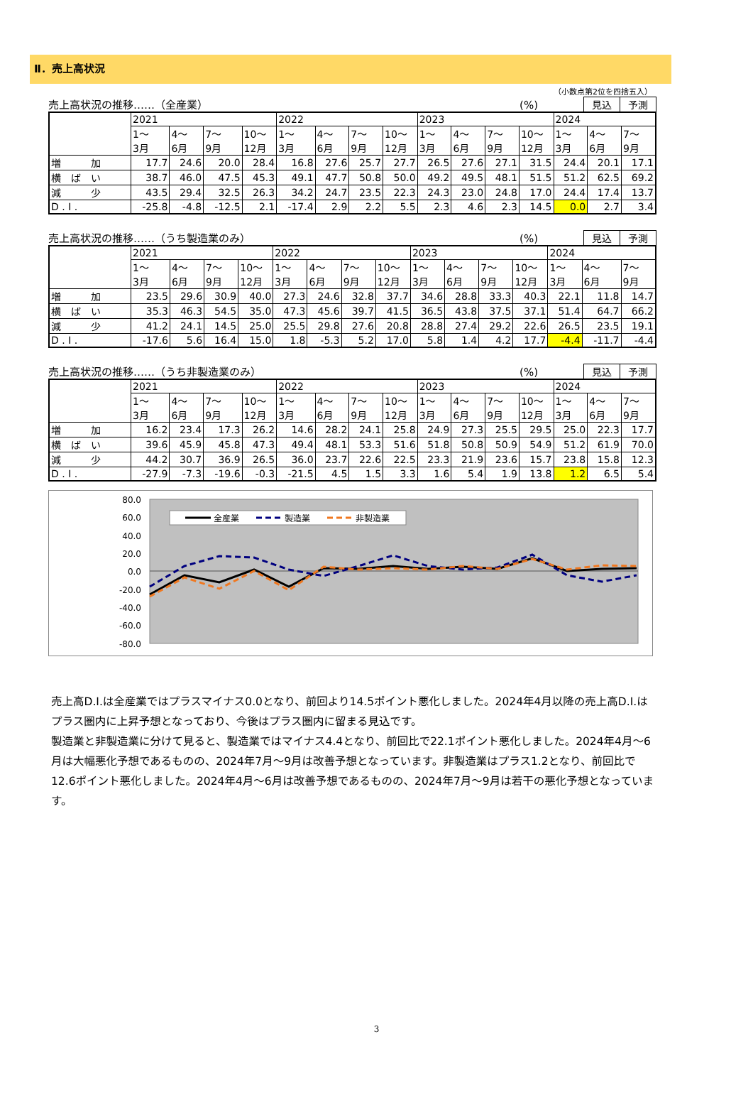Ⅱ．売上高状況
（小数点第2位を四捨五入）
売上高状況の推移……（全産業） (%)
見込 予測
| | 2021 | | | | 2022 | | | | 2023 | | | | 2024 | | |
| --- | --- | --- | --- | --- | --- | --- | --- | --- | --- | --- | --- | --- | --- | --- | --- |
| | 1～ 3月 | 4～ 6月 | 7～ 9月 | 10～ 12月 | 1～ 3月 | 4～ 6月 | 7～ 9月 | 10～ 12月 | 1～ 3月 | 4～ 6月 | 7～ 9月 | 10～ 12月 | 1～ 3月 | 4～ 6月 | 7～ 9月 |
| 増 加 | 17.7 | 24.6 | 20.0 | 28.4 | 16.8 | 27.6 | 25.7 | 27.7 | 26.5 | 27.6 | 27.1 | 31.5 | 24.4 | 20.1 | 17.1 |
| 横 ば い | 38.7 | 46.0 | 47.5 | 45.3 | 49.1 | 47.7 | 50.8 | 50.0 | 49.2 | 49.5 | 48.1 | 51.5 | 51.2 | 62.5 | 69.2 |
| 減 少 | 43.5 | 29.4 | 32.5 | 26.3 | 34.2 | 24.7 | 23.5 | 22.3 | 24.3 | 23.0 | 24.8 | 17.0 | 24.4 | 17.4 | 13.7 |
| D . I . | -25.8 | -4.8 | -12.5 | 2.1 | -17.4 | 2.9 | 2.2 | 5.5 | 2.3 | 4.6 | 2.3 | 14.5 | 0.0 | 2.7 | 3.4 |
売上高状況の推移……（うち製造業のみ） (%)
見込 予測
| | 2021 | | | | 2022 | | | | 2023 | | | | 2024 | | |
| --- | --- | --- | --- | --- | --- | --- | --- | --- | --- | --- | --- | --- | --- | --- | --- |
| | 1～ 3月 | 4～ 6月 | 7～ 9月 | 10～ 12月 | 1～ 3月 | 4～ 6月 | 7～ 9月 | 10～ 12月 | 1～ 3月 | 4～ 6月 | 7～ 9月 | 10～ 12月 | 1～ 3月 | 4～ 6月 | 7～ 9月 |
| 増 加 | 23.5 | 29.6 | 30.9 | 40.0 | 27.3 | 24.6 | 32.8 | 37.7 | 34.6 | 28.8 | 33.3 | 40.3 | 22.1 | 11.8 | 14.7 |
| 横 ば い | 35.3 | 46.3 | 54.5 | 35.0 | 47.3 | 45.6 | 39.7 | 41.5 | 36.5 | 43.8 | 37.5 | 37.1 | 51.4 | 64.7 | 66.2 |
| 減 少 | 41.2 | 24.1 | 14.5 | 25.0 | 25.5 | 29.8 | 27.6 | 20.8 | 28.8 | 27.4 | 29.2 | 22.6 | 26.5 | 23.5 | 19.1 |
| D . I . | -17.6 | 5.6 | 16.4 | 15.0 | 1.8 | -5.3 | 5.2 | 17.0 | 5.8 | 1.4 | 4.2 | 17.7 | -4.4 | -11.7 | -4.4 |
売上高状況の推移……（うち非製造業のみ） (%)
見込 予測
| | 2021 | | | | 2022 | | | | 2023 | | | | 2024 | | |
| --- | --- | --- | --- | --- | --- | --- | --- | --- | --- | --- | --- | --- | --- | --- | --- |
| | 1～ 3月 | 4～ 6月 | 7～ 9月 | 10～ 12月 | 1～ 3月 | 4～ 6月 | 7～ 9月 | 10～ 12月 | 1～ 3月 | 4～ 6月 | 7～ 9月 | 10～ 12月 | 1～ 3月 | 4～ 6月 | 7～ 9月 |
| 増 加 | 16.2 | 23.4 | 17.3 | 26.2 | 14.6 | 28.2 | 24.1 | 25.8 | 24.9 | 27.3 | 25.5 | 29.5 | 25.0 | 22.3 | 17.7 |
| 横 ば い | 39.6 | 45.9 | 45.8 | 47.3 | 49.4 | 48.1 | 53.3 | 51.6 | 51.8 | 50.8 | 50.9 | 54.9 | 51.2 | 61.9 | 70.0 |
| 減 少 | 44.2 | 30.7 | 36.9 | 26.5 | 36.0 | 23.7 | 22.6 | 22.5 | 23.3 | 21.9 | 23.6 | 15.7 | 23.8 | 15.8 | 12.3 |
| D . I . | -27.9 | -7.3 | -19.6 | -0.3 | -21.5 | 4.5 | 1.5 | 3.3 | 1.6 | 5.4 | 1.9 | 13.8 | 1.2 | 6.5 | 5.4 |
80.0
60.0
40.0
20.0
0.0
-20.0
-40.0
-60.0
-80.0
全産業
製造業
非製造業
売上高D.I.は全産業ではプラスマイナス0.0となり、前回より14.5ポイント悪化しました。2024年4月以降の売上高D.I.はプラス圏内に上昇予想となっており、今後はプラス圏内に留まる見込です。
製造業と非製造業に分けて見ると、製造業ではマイナス4.4となり、前回比で22.1ポイント悪化しました。2024年4月～6月は大幅悪化予想であるものの、2024年7月～9月は改善予想となっています。非製造業はプラス1.2となり、前回比で12.6ポイント悪化しました。2024年4月～6月は改善予想であるものの、2024年7月～9月は若干の悪化予想となっています。
3